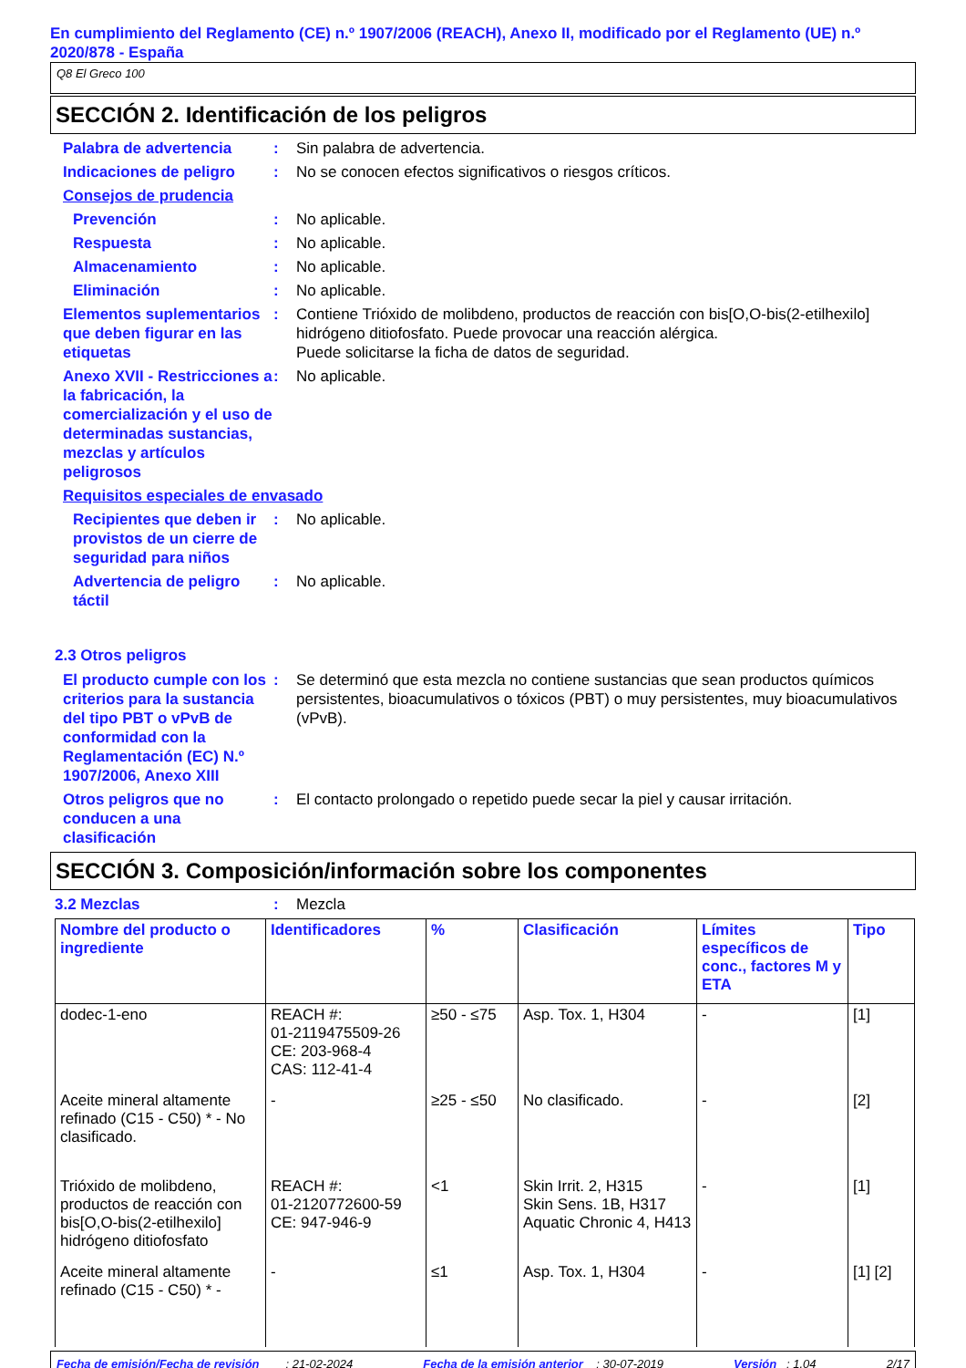En cumplimiento del Reglamento (CE) n.º 1907/2006 (REACH), Anexo II, modificado por el Reglamento (UE) n.º 2020/878 - España
Q8 El Greco 100
SECCIÓN 2. Identificación de los peligros
Palabra de advertencia : Sin palabra de advertencia.
Indicaciones de peligro : No se conocen efectos significativos o riesgos críticos.
Consejos de prudencia
Prevención : No aplicable.
Respuesta : No aplicable.
Almacenamiento : No aplicable.
Eliminación : No aplicable.
Elementos suplementarios que deben figurar en las etiquetas
: Contiene Trióxido de molibdeno, productos de reacción con bis[O,O-bis(2-etilhexilo] hidrógeno ditiofosfato. Puede provocar una reacción alérgica.
Puede solicitarse la ficha de datos de seguridad.
Anexo XVII - Restricciones a la fabricación, la comercialización y el uso de determinadas sustancias, mezclas y artículos peligrosos
: No aplicable.
Requisitos especiales de envasado
Recipientes que deben ir provistos de un cierre de seguridad para niños
: No aplicable.
Advertencia de peligro táctil
: No aplicable.
2.3 Otros peligros
El producto cumple con los criterios para la sustancia del tipo PBT o vPvB de conformidad con la Reglamentación (EC) N.º 1907/2006, Anexo XIII
: Se determinó que esta mezcla no contiene sustancias que sean productos químicos persistentes, bioacumulativos o tóxicos (PBT) o muy persistentes, muy bioacumulativos (vPvB).
Otros peligros que no conducen a una clasificación
: El contacto prolongado o repetido puede secar la piel y causar irritación.
SECCIÓN 3. Composición/información sobre los componentes
3.2 Mezclas : Mezcla
| Nombre del producto o ingrediente | Identificadores | % | Clasificación | Límites específicos de conc., factores M y ETA | Tipo |
| --- | --- | --- | --- | --- | --- |
| dodec-1-eno | REACH #: 01-2119475509-26 CE: 203-968-4 CAS: 112-41-4 | ≥50 - ≤75 | Asp. Tox. 1, H304 | - | [1] |
| Aceite mineral altamente refinado (C15 - C50) * - No clasificado. | - | ≥25 - ≤50 | No clasificado. | - | [2] |
| Trióxido de molibdeno, productos de reacción con bis[O,O-bis(2-etilhexilo] hidrógeno ditiofosfato | REACH #: 01-2120772600-59 CE: 947-946-9 | <1 | Skin Irrit. 2, H315 Skin Sens. 1B, H317 Aquatic Chronic 4, H413 | - | [1] |
| Aceite mineral altamente refinado (C15 - C50) * - | - | ≤1 | Asp. Tox. 1, H304 | - | [1] [2] |
Fecha de emisión/Fecha de revisión : 21-02-2024 Fecha de la emisión anterior : 30-07-2019 Versión : 1.04 2/17